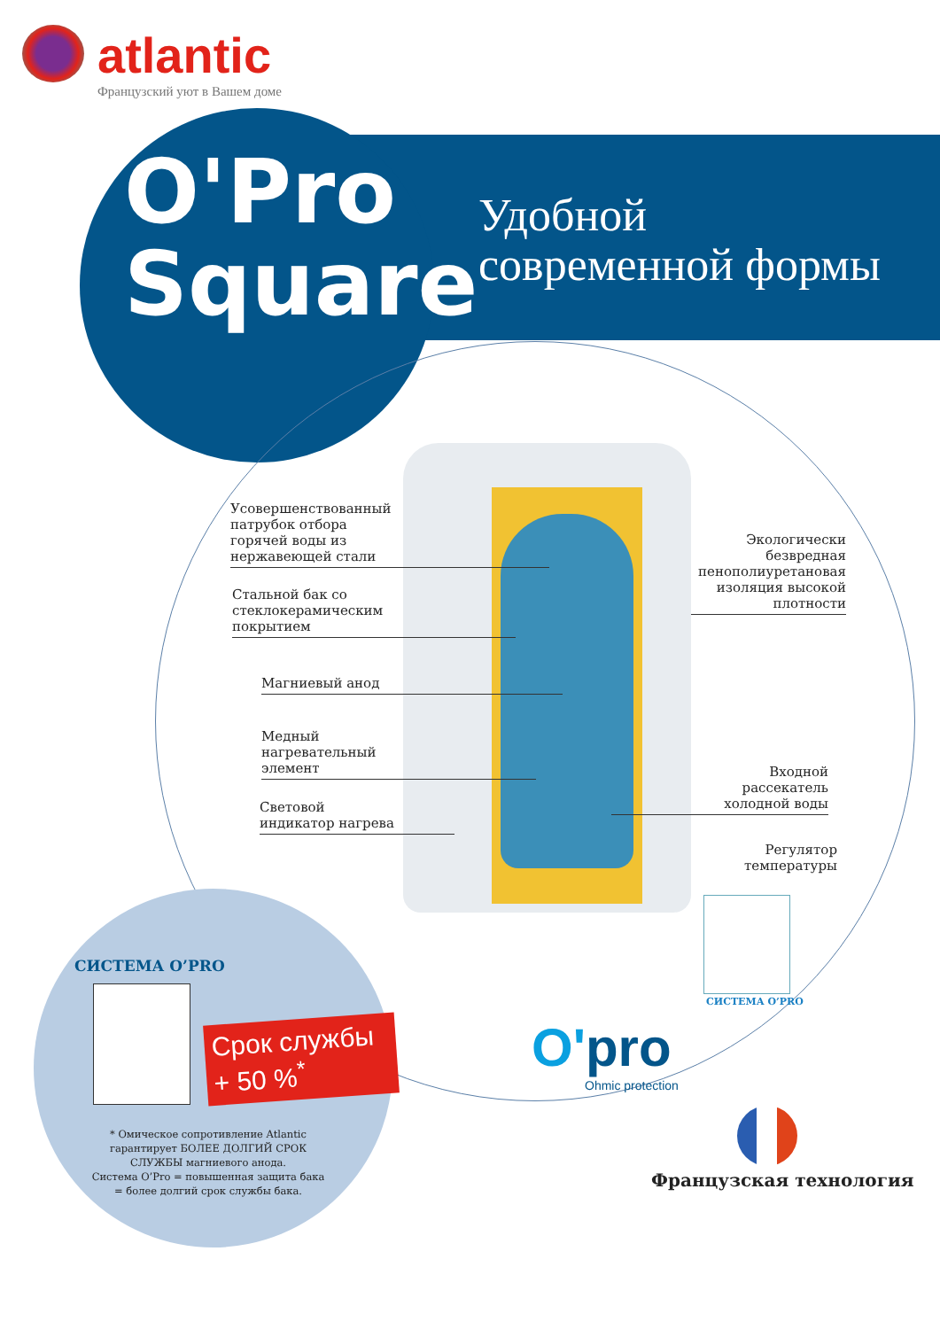atlantic
Французский уют в Вашем доме
O'Pro
Square
Удобной
современной формы
Усовершенствованный
патрубок отбора
горячей воды из
нержавеющей стали
Стальной бак со
стеклокерамическим
покрытием
Магниевый анод
Медный
нагревательный
элемент
Световой
индикатор нагрева
Экологически
безвредная
пенополиуретановая
изоляция высокой
плотности
Входной
рассекатель
холодной воды
Регулятор
температуры
СИСТЕМА O’PRO
O'pro
Ohmic protection
Французская технология
СИСТЕМА O’PRO
Срок службы
+ 50 %<sup>*</sup>
* Омическое сопротивление Atlantic гарантирует БОЛЕЕ ДОЛГИЙ СРОК СЛУЖБЫ магниевого анода.
Система O’Pro = повышенная защита бака = более долгий срок службы бака.